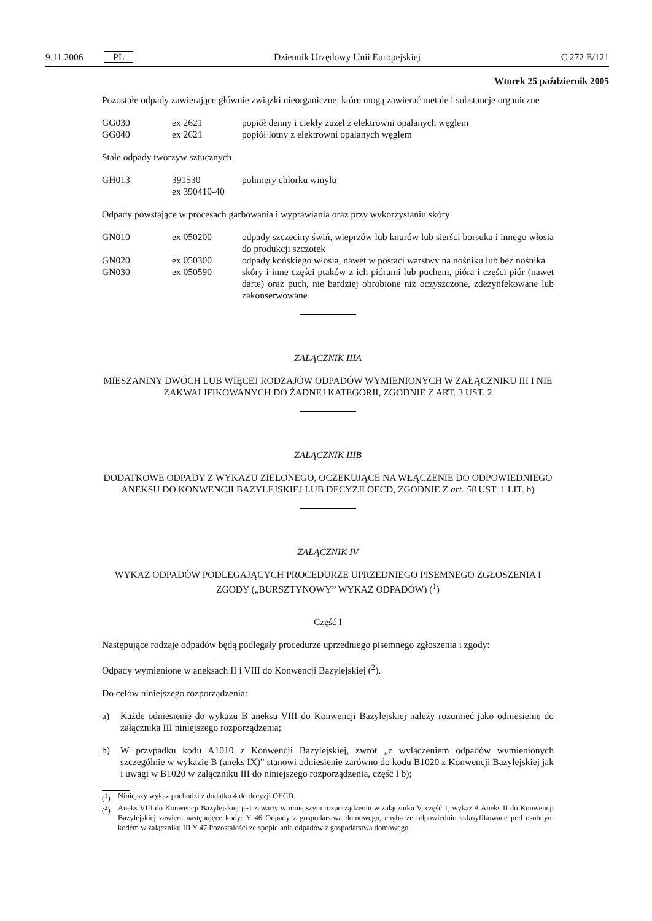9.11.2006 PL Dziennik Urzędowy Unii Europejskiej C 272 E/121
Wtorek 25 październik 2005
Pozostałe odpady zawierające głównie związki nieorganiczne, które mogą zawierać metale i substancje organiczne
| GG030 | ex 2621 | popiół denny i ciekły żużel z elektrowni opalanych węglem |
| GG040 | ex 2621 | popiół lotny z elektrowni opalanych węglem |
Stałe odpady tworzyw sztucznych
| GH013 | 391530 ex 390410-40 | polimery chlorku winylu |
Odpady powstające w procesach garbowania i wyprawiania oraz przy wykorzystaniu skóry
| GN010 | ex 050200 | odpady szczeciny świń, wieprzów lub knurów lub sierści borsuka i innego włosia do produkcji szczotek |
| GN020 | ex 050300 | odpady końskiego włosia, nawet w postaci warstwy na nośniku lub bez nośnika |
| GN030 | ex 050590 | skóry i inne części ptaków z ich piórami lub puchem, pióra i części piór (nawet darte) oraz puch, nie bardziej obrobione niż oczyszczone, zdezynfekowane lub zakonserwowane |
ZAŁĄCZNIK IIIA
MIESZANINY DWÓCH LUB WIĘCEJ RODZAJÓW ODPADÓW WYMIENIONYCH W ZAŁĄCZNIKU III I NIE ZAKWALIFIKOWANYCH DO ŻADNEJ KATEGORII, ZGODNIE Z ART. 3 UST. 2
ZAŁĄCZNIK IIIB
DODATKOWE ODPADY Z WYKAZU ZIELONEGO, OCZEKUJĄCE NA WŁĄCZENIE DO ODPOWIEDNIEGO ANEKSU DO KONWENCJI BAZYLEJSKIEJ LUB DECYZJI OECD, ZGODNIE Z art. 58 UST. 1 LIT. b)
ZAŁĄCZNIK IV
WYKAZ ODPADÓW PODLEGAJĄCYCH PROCEDURZE UPRZEDNIEGO PISEMNEGO ZGŁOSZENIA I ZGODY („BURSZTYNOWY” WYKAZ ODPADÓW) (<sup>1</sup>)
Część I
Następujące rodzaje odpadów będą podlegały procedurze uprzedniego pisemnego zgłoszenia i zgody:
Odpady wymienione w aneksach II i VIII do Konwencji Bazylejskiej (<sup>2</sup>).
Do celów niniejszego rozporządzenia:
a) Każde odniesienie do wykazu B aneksu VIII do Konwencji Bazylejskiej należy rozumieć jako odniesienie do załącznika III niniejszego rozporządzenia;
b) W przypadku kodu A1010 z Konwencji Bazylejskiej, zwrot „z wyłączeniem odpadów wymienionych szczególnie w wykazie B (aneks IX)” stanowi odniesienie zarówno do kodu B1020 z Konwencji Bazylejskiej jak i uwagi w B1020 w załączniku III do niniejszego rozporządzenia, część I b);
(<sup>1</sup>) Niniejszy wykaz pochodzi z dodatku 4 do decyzji OECD.
(<sup>2</sup>) Aneks VIII do Konwencji Bazylejskiej jest zawarty w niniejszym rozporządzeniu w załączniku V, część 1, wykaz A Aneks II do Konwencji Bazylejskiej zawiera następujęce kody: Y 46 Odpady z gospodarstwa domowego, chyba że odpowiednio sklasyfikowane pod osobnym kodem w załączniku III Y 47 Pozostałości ze spopielania odpadów z gospodarstwa domowego.